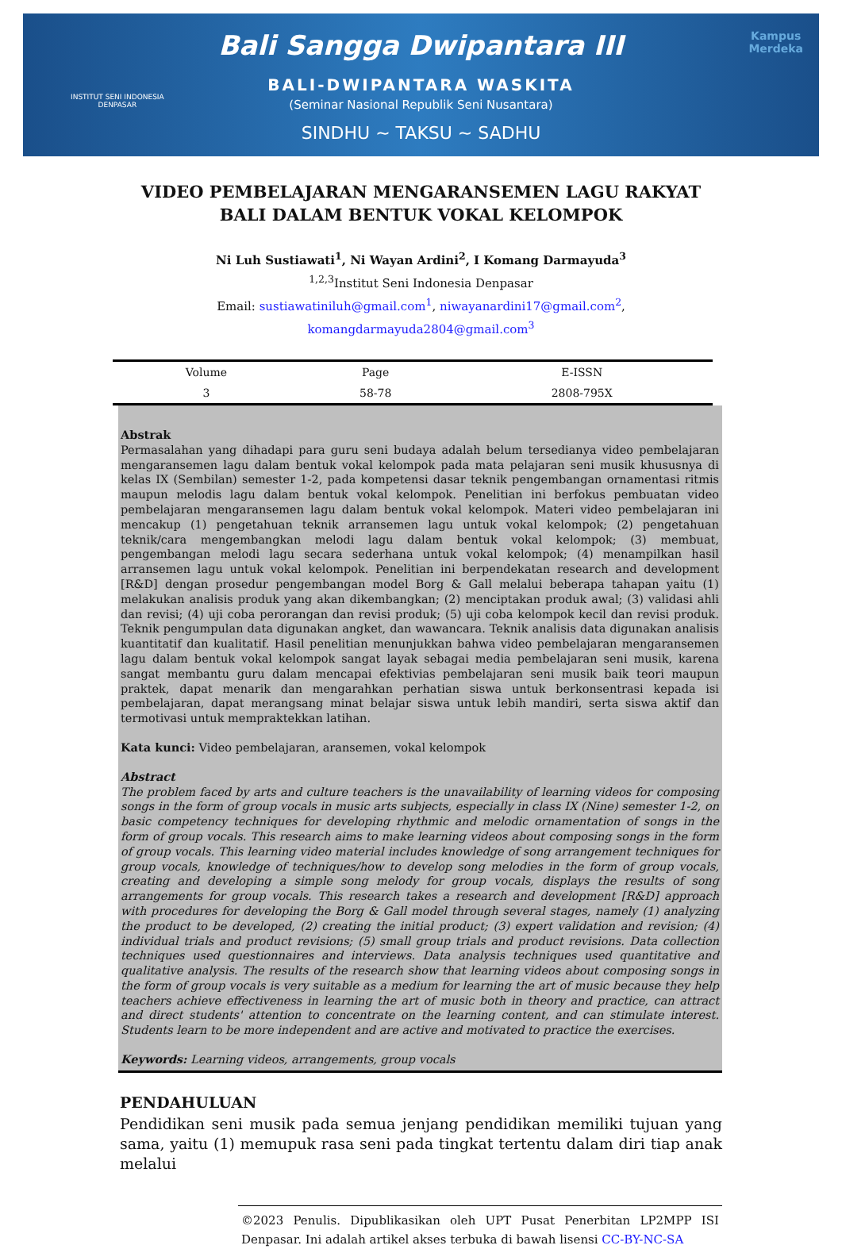INSTITUT SENI INDONESIA
DENPASAR
Kampus
Merdeka
Bali Sangga Dwipantara III
BALI-DWIPANTARA WASKITA
(Seminar Nasional Republik Seni Nusantara)
SINDHU ~ TAKSU ~ SADHU
VIDEO PEMBELAJARAN MENGARANSEMEN LAGU RAKYAT BALI DALAM BENTUK VOKAL KELOMPOK
Ni Luh Sustiawati<sup>1</sup>, Ni Wayan Ardini<sup>2</sup>, I Komang Darmayuda<sup>3</sup>
<sup>1,2,3</sup>Institut Seni Indonesia Denpasar
Email: sustiawatiniluh@gmail.com<sup>1</sup>, niwayanardini17@gmail.com<sup>2</sup>,
komangdarmayuda2804@gmail.com<sup>3</sup>
| Volume | Page | E-ISSN |
| --- | --- | --- |
| 3 | 58-78 | 2808-795X |
Abstrak
Permasalahan yang dihadapi para guru seni budaya adalah belum tersedianya video pembelajaran mengaransemen lagu dalam bentuk vokal kelompok pada mata pelajaran seni musik khususnya di kelas IX (Sembilan) semester 1-2, pada kompetensi dasar teknik pengembangan ornamentasi ritmis maupun melodis lagu dalam bentuk vokal kelompok. Penelitian ini berfokus pembuatan video pembelajaran mengaransemen lagu dalam bentuk vokal kelompok. Materi video pembelajaran ini mencakup (1) pengetahuan teknik arransemen lagu untuk vokal kelompok; (2) pengetahuan teknik/cara mengembangkan melodi lagu dalam bentuk vokal kelompok; (3) membuat, pengembangan melodi lagu secara sederhana untuk vokal kelompok; (4) menampilkan hasil arransemen lagu untuk vokal kelompok. Penelitian ini berpendekatan research and development [R&D] dengan prosedur pengembangan model Borg & Gall melalui beberapa tahapan yaitu (1) melakukan analisis produk yang akan dikembangkan; (2) menciptakan produk awal; (3) validasi ahli dan revisi; (4) uji coba perorangan dan revisi produk; (5) uji coba kelompok kecil dan revisi produk. Teknik pengumpulan data digunakan angket, dan wawancara. Teknik analisis data digunakan analisis kuantitatif dan kualitatif. Hasil penelitian menunjukkan bahwa video pembelajaran mengaransemen lagu dalam bentuk vokal kelompok sangat layak sebagai media pembelajaran seni musik, karena sangat membantu guru dalam mencapai efektivias pembelajaran seni musik baik teori maupun praktek, dapat menarik dan mengarahkan perhatian siswa untuk berkonsentrasi kepada isi pembelajaran, dapat merangsang minat belajar siswa untuk lebih mandiri, serta siswa aktif dan termotivasi untuk mempraktekkan latihan.
Kata kunci: Video pembelajaran, aransemen, vokal kelompok
Abstract
The problem faced by arts and culture teachers is the unavailability of learning videos for composing songs in the form of group vocals in music arts subjects, especially in class IX (Nine) semester 1-2, on basic competency techniques for developing rhythmic and melodic ornamentation of songs in the form of group vocals. This research aims to make learning videos about composing songs in the form of group vocals. This learning video material includes knowledge of song arrangement techniques for group vocals, knowledge of techniques/how to develop song melodies in the form of group vocals, creating and developing a simple song melody for group vocals, displays the results of song arrangements for group vocals. This research takes a research and development [R&D] approach with procedures for developing the Borg & Gall model through several stages, namely (1) analyzing the product to be developed, (2) creating the initial product; (3) expert validation and revision; (4) individual trials and product revisions; (5) small group trials and product revisions. Data collection techniques used questionnaires and interviews. Data analysis techniques used quantitative and qualitative analysis. The results of the research show that learning videos about composing songs in the form of group vocals is very suitable as a medium for learning the art of music because they help teachers achieve effectiveness in learning the art of music both in theory and practice, can attract and direct students' attention to concentrate on the learning content, and can stimulate interest. Students learn to be more independent and are active and motivated to practice the exercises.
Keywords: Learning videos, arrangements, group vocals
PENDAHULUAN
Pendidikan seni musik pada semua jenjang pendidikan memiliki tujuan yang sama, yaitu (1) memupuk rasa seni pada tingkat tertentu dalam diri tiap anak melalui
©2023 Penulis. Dipublikasikan oleh UPT Pusat Penerbitan LP2MPP ISI Denpasar. Ini adalah artikel akses terbuka di bawah lisensi CC-BY-NC-SA